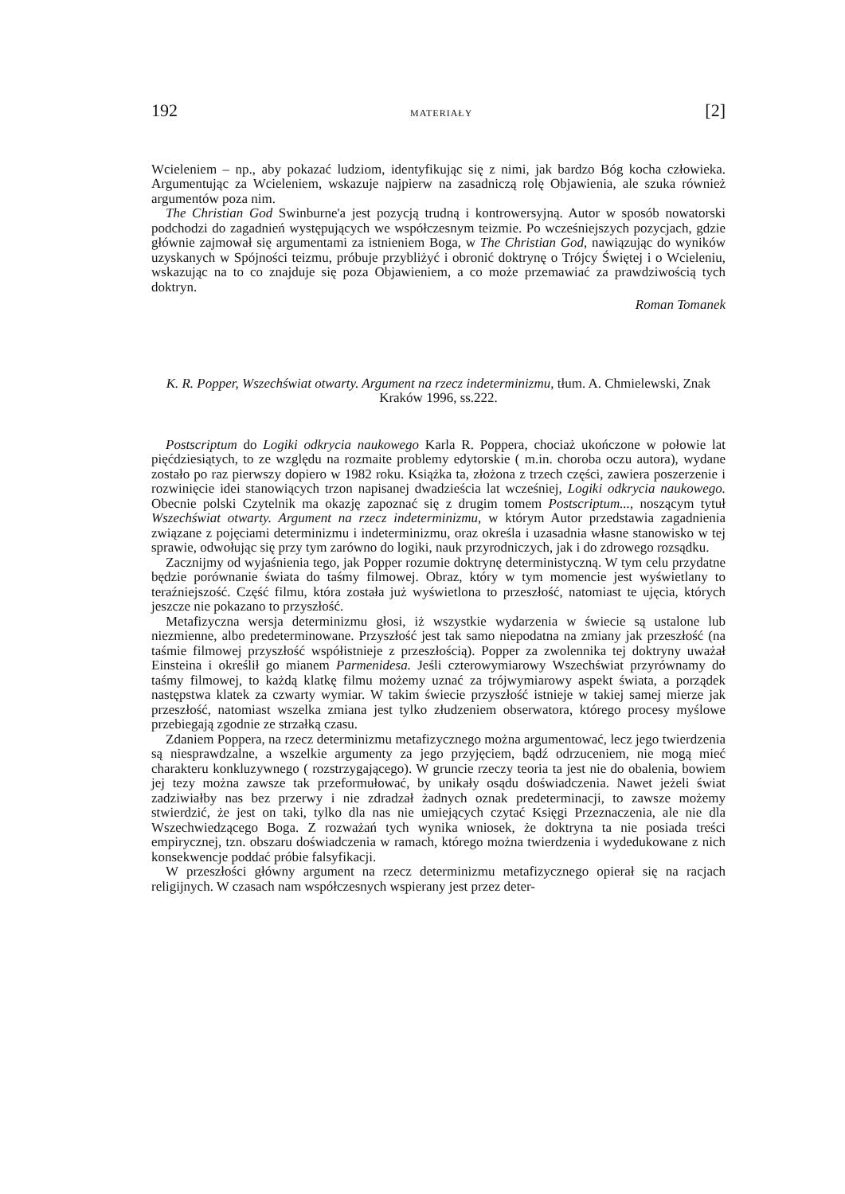192 MATERIAŁY [2]
Wcieleniem – np., aby pokazać ludziom, identyfikując się z nimi, jak bardzo Bóg kocha człowieka. Argumentując za Wcieleniem, wskazuje najpierw na zasadniczą rolę Objawienia, ale szuka również argumentów poza nim.
The Christian God Swinburne'a jest pozycją trudną i kontrowersyjną. Autor w sposób nowatorski podchodzi do zagadnień występujących we współczesnym teizmie. Po wcześniejszych pozycjach, gdzie głównie zajmował się argumentami za istnieniem Boga, w The Christian God, nawiązując do wyników uzyskanych w Spójności teizmu, próbuje przybliżyć i obronić doktrynę o Trójcy Świętej i o Wcieleniu, wskazując na to co znajduje się poza Objawieniem, a co może przemawiać za prawdziwością tych doktryn.
Roman Tomanek
K. R. Popper, Wszechświat otwarty. Argument na rzecz indeterminizmu, tłum. A. Chmielewski, Znak Kraków 1996, ss.222.
Postscriptum do Logiki odkrycia naukowego Karla R. Poppera, chociaż ukończone w połowie lat pięćdziesiątych, to ze względu na rozmaite problemy edytorskie ( m.in. choroba oczu autora), wydane zostało po raz pierwszy dopiero w 1982 roku. Książka ta, złożona z trzech części, zawiera poszerzenie i rozwinięcie idei stanowiących trzon napisanej dwadzieścia lat wcześniej, Logiki odkrycia naukowego. Obecnie polski Czytelnik ma okazję zapoznać się z drugim tomem Postscriptum..., noszącym tytuł Wszechświat otwarty. Argument na rzecz indeterminizmu, w którym Autor przedstawia zagadnienia związane z pojęciami determinizmu i indeterminizmu, oraz określa i uzasadnia własne stanowisko w tej sprawie, odwołując się przy tym zarówno do logiki, nauk przyrodniczych, jak i do zdrowego rozsądku.
Zacznijmy od wyjaśnienia tego, jak Popper rozumie doktrynę deterministyczną. W tym celu przydatne będzie porównanie świata do taśmy filmowej. Obraz, który w tym momencie jest wyświetlany to teraźniejszość. Część filmu, która została już wyświetlona to przeszłość, natomiast te ujęcia, których jeszcze nie pokazano to przyszłość.
Metafizyczna wersja determinizmu głosi, iż wszystkie wydarzenia w świecie są ustalone lub niezmienne, albo predeterminowane. Przyszłość jest tak samo niepodatna na zmiany jak przeszłość (na taśmie filmowej przyszłość współistnieje z przeszłością). Popper za zwolennika tej doktryny uważał Einsteina i określił go mianem Parmenidesa. Jeśli czterowymiarowy Wszechświat przyrównamy do taśmy filmowej, to każdą klatkę filmu możemy uznać za trójwymiarowy aspekt świata, a porządek następstwa klatek za czwarty wymiar. W takim świecie przyszłość istnieje w takiej samej mierze jak przeszłość, natomiast wszelka zmiana jest tylko złudzeniem obserwatora, którego procesy myślowe przebiegają zgodnie ze strzałką czasu.
Zdaniem Poppera, na rzecz determinizmu metafizycznego można argumentować, lecz jego twierdzenia są niesprawdzalne, a wszelkie argumenty za jego przyjęciem, bądź odrzuceniem, nie mogą mieć charakteru konkluzywnego ( rozstrzygającego). W gruncie rzeczy teoria ta jest nie do obalenia, bowiem jej tezy można zawsze tak przeformułować, by unikały osądu doświadczenia. Nawet jeżeli świat zadziwiałby nas bez przerwy i nie zdradzał żadnych oznak predeterminacji, to zawsze możemy stwierdzić, że jest on taki, tylko dla nas nie umiejących czytać Księgi Przeznaczenia, ale nie dla Wszechwiedzącego Boga. Z rozważań tych wynika wniosek, że doktryna ta nie posiada treści empirycznej, tzn. obszaru doświadczenia w ramach, którego można twierdzenia i wydedukowane z nich konsekwencje poddać próbie falsyfikacji.
W przeszłości główny argument na rzecz determinizmu metafizycznego opierał się na racjach religijnych. W czasach nam współczesnych wspierany jest przez deter-